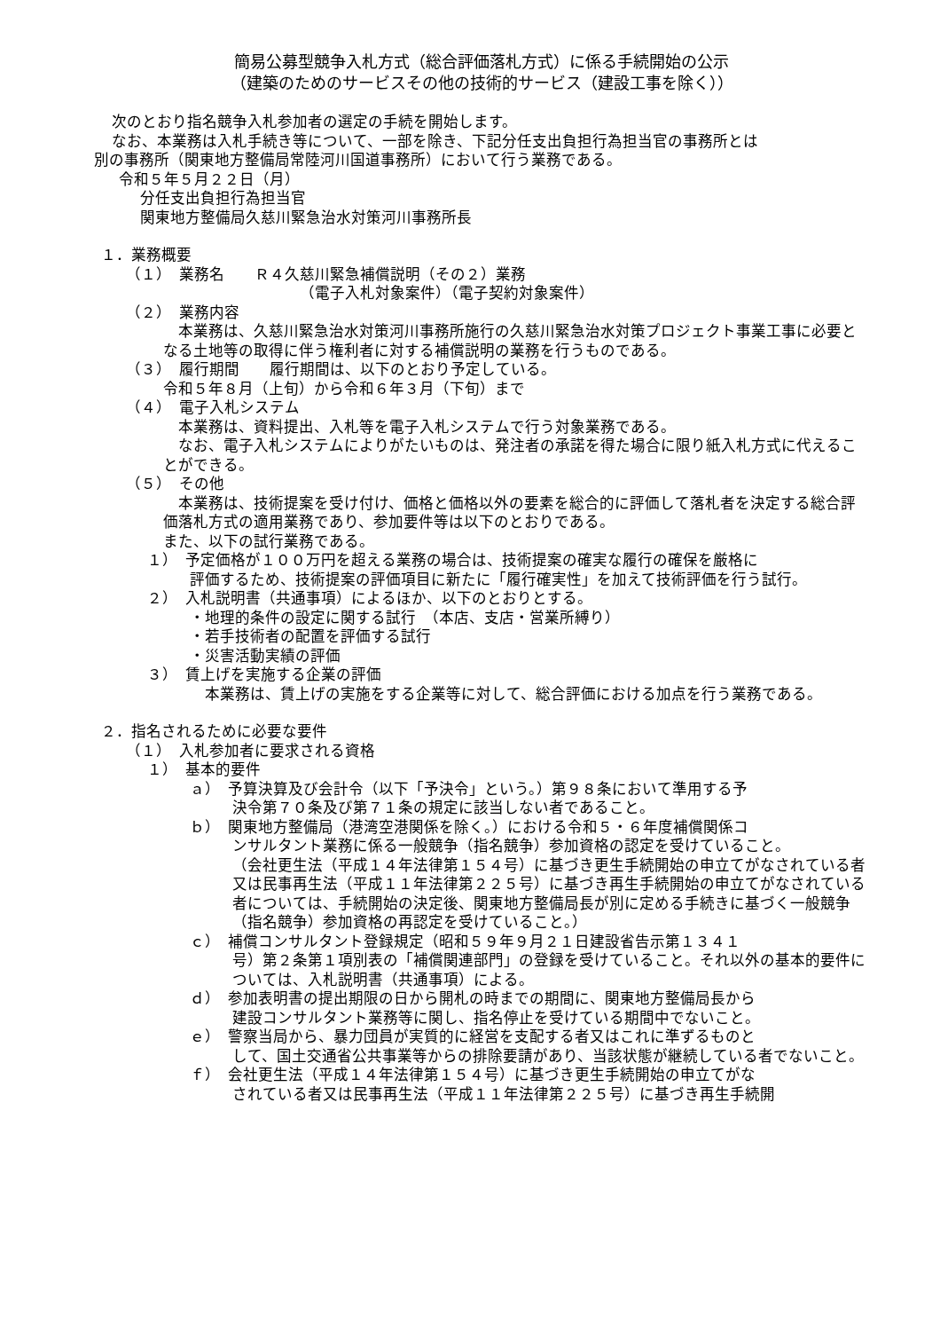簡易公募型競争入札方式（総合評価落札方式）に係る手続開始の公示
（建築のためのサービスその他の技術的サービス（建設工事を除く））
次のとおり指名競争入札参加者の選定の手続を開始します。
なお、本業務は入札手続き等について、一部を除き、下記分任支出負担行為担当官の事務所とは
別の事務所（関東地方整備局常陸河川国道事務所）において行う業務である。
令和５年５月２２日（月）
分任支出負担行為担当官
関東地方整備局久慈川緊急治水対策河川事務所長
１．業務概要
（１）　業務名　　Ｒ４久慈川緊急補償説明（その２）業務
（電子入札対象案件）（電子契約対象案件）
（２）　業務内容
　本業務は、久慈川緊急治水対策河川事務所施行の久慈川緊急治水対策プロジェクト事業工事に必要となる土地等の取得に伴う権利者に対する補償説明の業務を行うものである。
（３）　履行期間　　履行期間は、以下のとおり予定している。
令和５年８月（上旬）から令和６年３月（下旬）まで
（４）　電子入札システム
　本業務は、資料提出、入札等を電子入札システムで行う対象業務である。
　なお、電子入札システムによりがたいものは、発注者の承諾を得た場合に限り紙入札方式に代えることができる。
（５）　その他
　本業務は、技術提案を受け付け、価格と価格以外の要素を総合的に評価して落札者を決定する総合評価落札方式の適用業務であり、参加要件等は以下のとおりである。
また、以下の試行業務である。
１）　予定価格が１００万円を超える業務の場合は、技術提案の確実な履行の確保を厳格に
評価するため、技術提案の評価項目に新たに「履行確実性」を加えて技術評価を行う試行。
２）　入札説明書（共通事項）によるほか、以下のとおりとする。
・地理的条件の設定に関する試行　（本店、支店・営業所縛り）
・若手技術者の配置を評価する試行
・災害活動実績の評価
３）　賃上げを実施する企業の評価
　本業務は、賃上げの実施をする企業等に対して、総合評価における加点を行う業務である。
２．指名されるために必要な要件
（１）　入札参加者に要求される資格
１）　基本的要件
ａ）　予算決算及び会計令（以下「予決令」という。）第９８条において準用する予
決令第７０条及び第７１条の規定に該当しない者であること。
ｂ）　関東地方整備局（港湾空港関係を除く。）における令和５・６年度補償関係コ
ンサルタント業務に係る一般競争（指名競争）参加資格の認定を受けていること。
（会社更生法（平成１４年法律第１５４号）に基づき更生手続開始の申立てがなされている者又は民事再生法（平成１１年法律第２２５号）に基づき再生手続開始の申立てがなされている者については、手続開始の決定後、関東地方整備局長が別に定める手続きに基づく一般競争（指名競争）参加資格の再認定を受けていること。）
ｃ）　補償コンサルタント登録規定（昭和５９年９月２１日建設省告示第１３４１
号）第２条第１項別表の「補償関連部門」の登録を受けていること。それ以外の基本的要件については、入札説明書（共通事項）による。
ｄ）　参加表明書の提出期限の日から開札の時までの期間に、関東地方整備局長から
建設コンサルタント業務等に関し、指名停止を受けている期間中でないこと。
ｅ）　警察当局から、暴力団員が実質的に経営を支配する者又はこれに準ずるものと
して、国土交通省公共事業等からの排除要請があり、当該状態が継続している者でないこと。
ｆ）　会社更生法（平成１４年法律第１５４号）に基づき更生手続開始の申立てがな
されている者又は民事再生法（平成１１年法律第２２５号）に基づき再生手続開